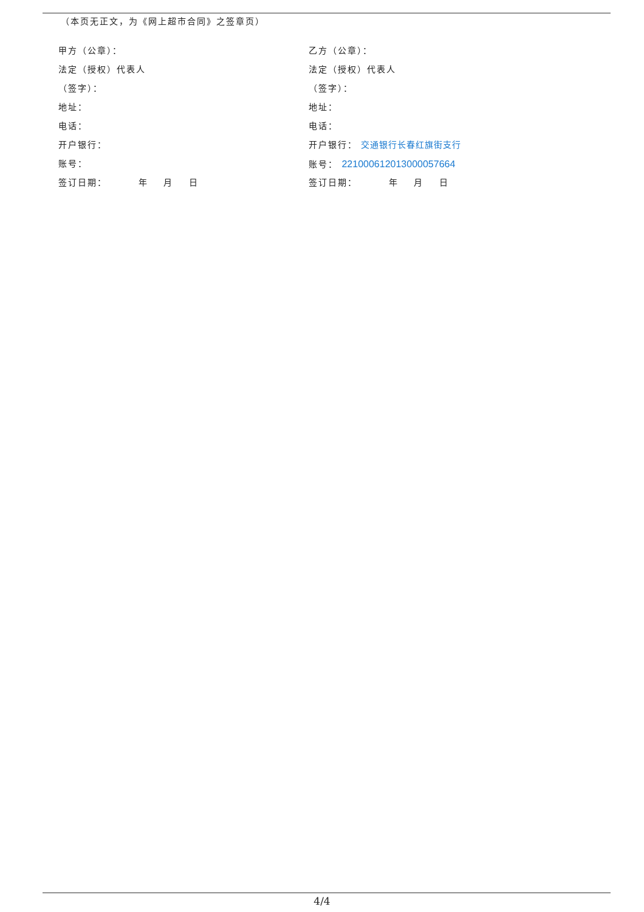（本页无正文，为《网上超市合同》之签章页）
甲方（公章）：
法定（授权）代表人
（签字）：
地址：
电话：
开户银行：
账号：
签订日期： 年 月 日
乙方（公章）：
法定（授权）代表人
（签字）：
地址：
电话：
开户银行： 交通银行长春红旗街支行
账号： 221000612013000057664
签订日期： 年 月 日
4/4